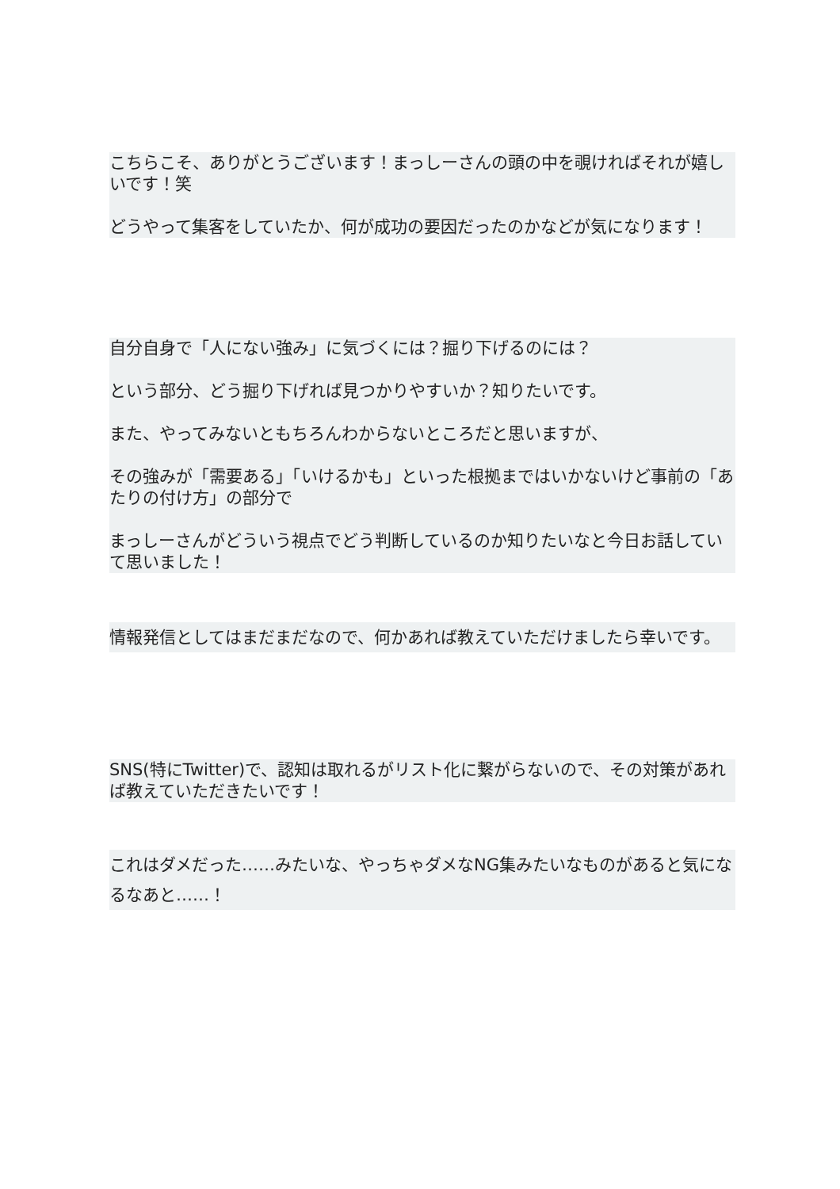こちらこそ、ありがとうございます！まっしーさんの頭の中を覗ければそれが嬉しいです！笑
どうやって集客をしていたか、何が成功の要因だったのかなどが気になります！
自分自身で「人にない強み」に気づくには？掘り下げるのには？
という部分、どう掘り下げれば見つかりやすいか？知りたいです。
また、やってみないともちろんわからないところだと思いますが、
その強みが「需要ある」「いけるかも」といった根拠まではいかないけど事前の「あたりの付け方」の部分で
まっしーさんがどういう視点でどう判断しているのか知りたいなと今日お話していて思いました！
情報発信としてはまだまだなので、何かあれば教えていただけましたら幸いです。
SNS(特にTwitter)で、認知は取れるがリスト化に繋がらないので、その対策があれば教えていただきたいです！
これはダメだった……みたいな、やっちゃダメなNG集みたいなものがあると気になるなあと……！